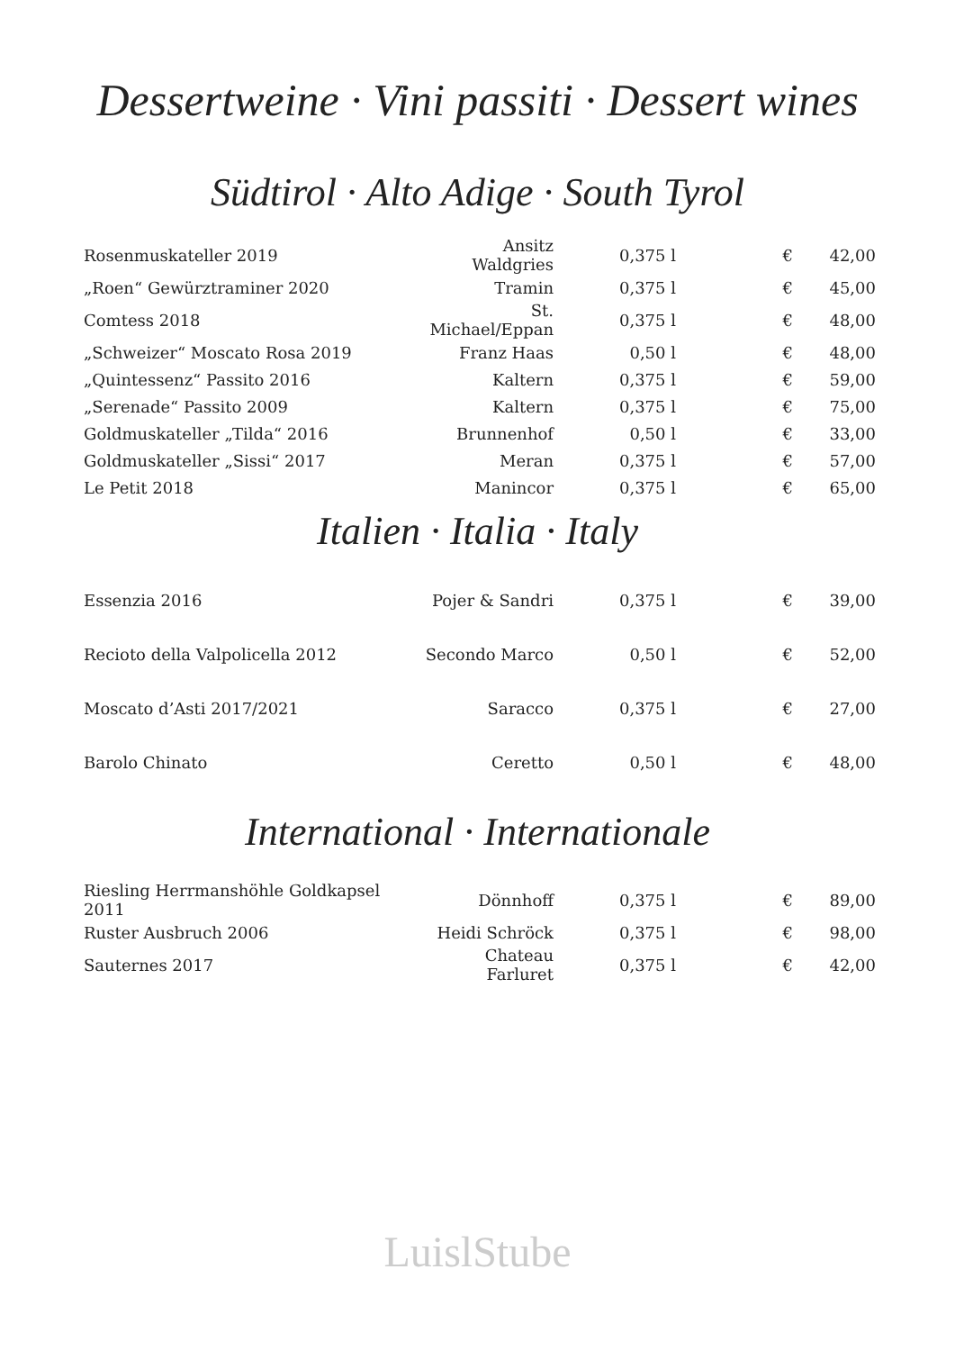Dessertweine · Vini passiti · Dessert wines
Südtirol · Alto Adige · South Tyrol
| Rosenmuskateller 2019 | Ansitz Waldgries | 0,375 l | € | 42,00 |
| „Roen“ Gewürztraminer 2020 | Tramin | 0,375 l | € | 45,00 |
| Comtess 2018 | St. Michael/Eppan | 0,375 l | € | 48,00 |
| „Schweizer“ Moscato Rosa 2019 | Franz Haas | 0,50 l | € | 48,00 |
| „Quintessenz“ Passito 2016 | Kaltern | 0,375 l | € | 59,00 |
| „Serenade“ Passito 2009 | Kaltern | 0,375 l | € | 75,00 |
| Goldmuskateller „Tilda“ 2016 | Brunnenhof | 0,50 l | € | 33,00 |
| Goldmuskateller „Sissi“ 2017 | Meran | 0,375 l | € | 57,00 |
| Le Petit 2018 | Manincor | 0,375 l | € | 65,00 |
Italien · Italia · Italy
| Essenzia 2016 | Pojer & Sandri | 0,375 l | € | 39,00 |
| Recioto della Valpolicella 2012 | Secondo Marco | 0,50 l | € | 52,00 |
| Moscato d’Asti 2017/2021 | Saracco | 0,375 l | € | 27,00 |
| Barolo Chinato | Ceretto | 0,50 l | € | 48,00 |
International · Internationale
| Riesling Herrmanshöhle Goldkapsel 2011 | Dönnhoff | 0,375 l | € | 89,00 |
| Ruster Ausbruch 2006 | Heidi Schröck | 0,375 l | € | 98,00 |
| Sauternes 2017 | Chateau Farluret | 0,375 l | € | 42,00 |
LuislStube